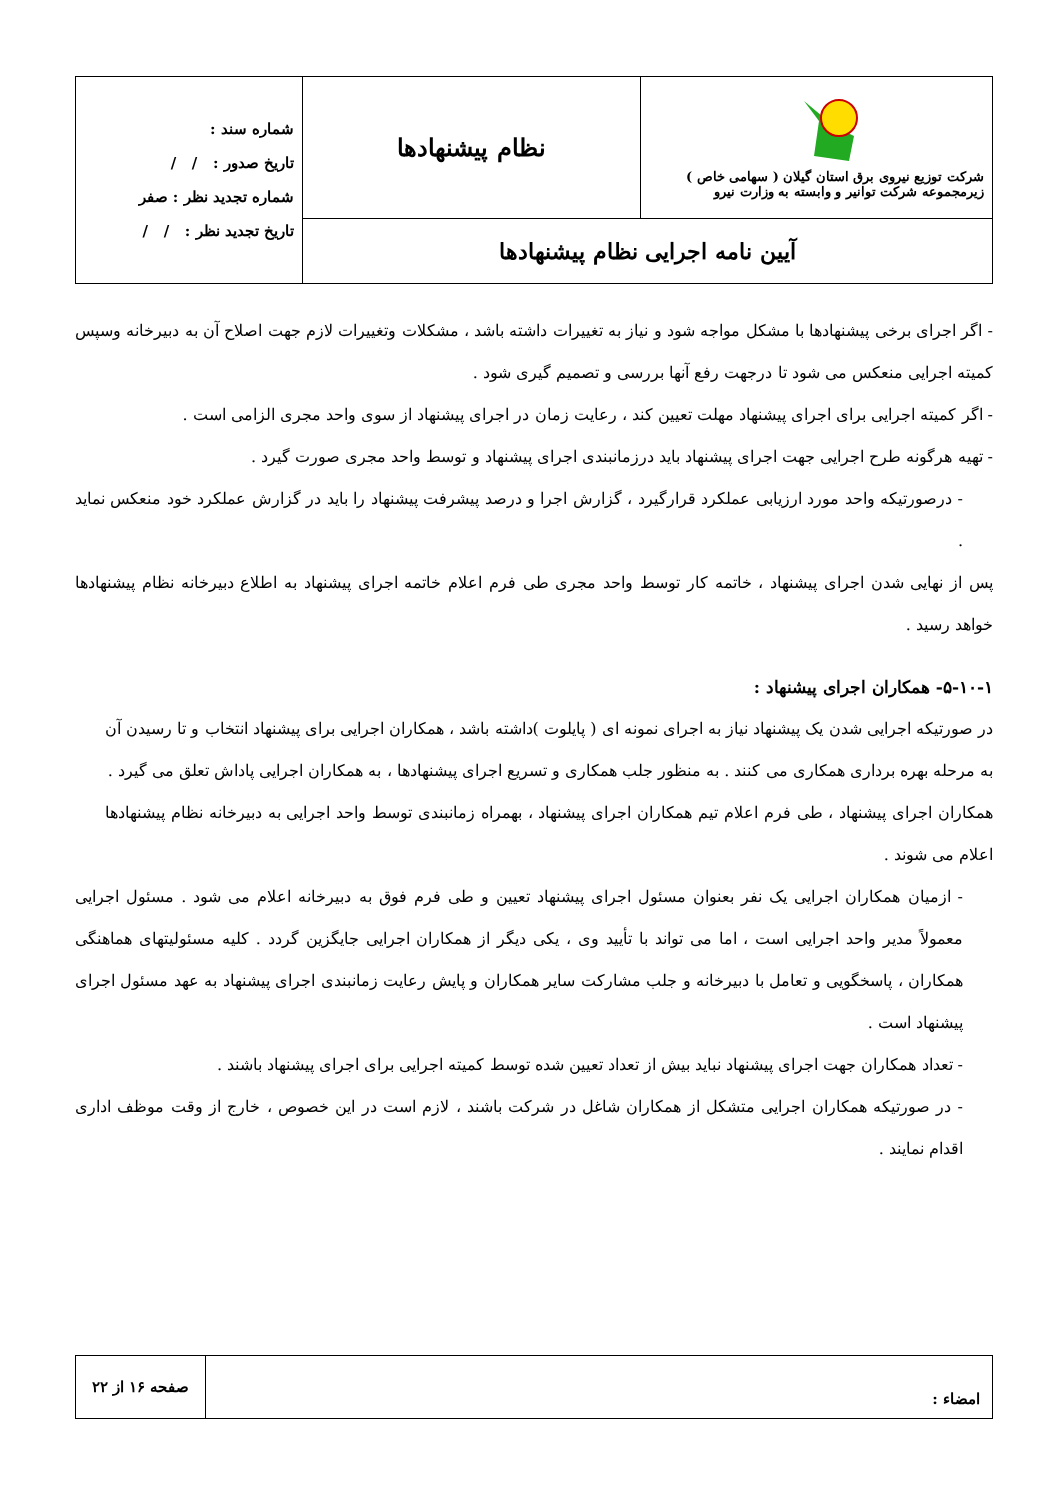| شرکت توزیع نیروی برق استان گیلان ( سهامی خاص ) زیرمجموعه شرکت توانیر و وابسته به وزارت نیرو | نظام پیشنهادها | شماره سند : تاریخ صدور : / / شماره تجدید نظر : صفر تاریخ تجدید نظر : / / |
| آیین نامه اجرایی نظام پیشنهادها | | |
- اگر اجرای برخی پیشنهادها با مشکل مواجه شود و نیاز به تغییرات داشته باشد ، مشکلات وتغییرات لازم جهت اصلاح آن به دبیرخانه وسپس کمیته اجرایی منعکس می شود تا درجهت رفع آنها بررسی و تصمیم گیری شود .
- اگر کمیته اجرایی برای اجرای پیشنهاد مهلت تعیین کند ، رعایت زمان در اجرای پیشنهاد از سوی واحد مجری الزامی است .
- تهیه هرگونه طرح اجرایی جهت اجرای پیشنهاد باید درزمانبندی اجرای پیشنهاد و توسط واحد مجری صورت گیرد .
- درصورتیکه واحد مورد ارزیابی عملکرد قرارگیرد ، گزارش اجرا و درصد پیشرفت پیشنهاد را باید در گزارش عملکرد خود منعکس نماید .
پس از نهایی شدن اجرای پیشنهاد ، خاتمه کار توسط واحد مجری طی فرم اعلام خاتمه اجرای پیشنهاد به اطلاع دبیرخانه نظام پیشنهادها خواهد رسید .
۵-۱۰-۱- همکاران اجرای پیشنهاد :
در صورتیکه اجرایی شدن یک پیشنهاد نیاز به اجرای نمونه ای ( پایلوت )داشته باشد ، همکاران اجرایی برای پیشنهاد انتخاب و تا رسیدن آن به مرحله بهره برداری همکاری می کنند . به منظور جلب همکاری و تسریع اجرای پیشنهادها ، به همکاران اجرایی پاداش تعلق می گیرد .
همکاران اجرای پیشنهاد ، طی فرم اعلام تیم همکاران اجرای پیشنهاد ، بهمراه زمانبندی توسط واحد اجرایی به دبیرخانه نظام پیشنهادها اعلام می شوند .
- ازمیان همکاران اجرایی یک نفر بعنوان مسئول اجرای پیشنهاد تعیین و طی فرم فوق به دبیرخانه اعلام می شود . مسئول اجرایی معمولاً مدیر واحد اجرایی است ، اما می تواند با تأیید وی ، یکی دیگر از همکاران اجرایی جایگزین گردد . کلیه مسئولیتهای هماهنگی همکاران ، پاسخگویی و تعامل با دبیرخانه و جلب مشارکت سایر همکاران و پایش رعایت زمانبندی اجرای پیشنهاد به عهد مسئول اجرای پیشنهاد است .
- تعداد همکاران جهت اجرای پیشنهاد نباید بیش از تعداد تعیین شده توسط کمیته اجرایی برای اجرای پیشنهاد باشند .
- در صورتیکه همکاران اجرایی متشکل از همکاران شاغل در شرکت باشند ، لازم است در این خصوص ، خارج از وقت موظف اداری اقدام نمایند .
| امضاء : | صفحه ۱۶ از ۲۲ |